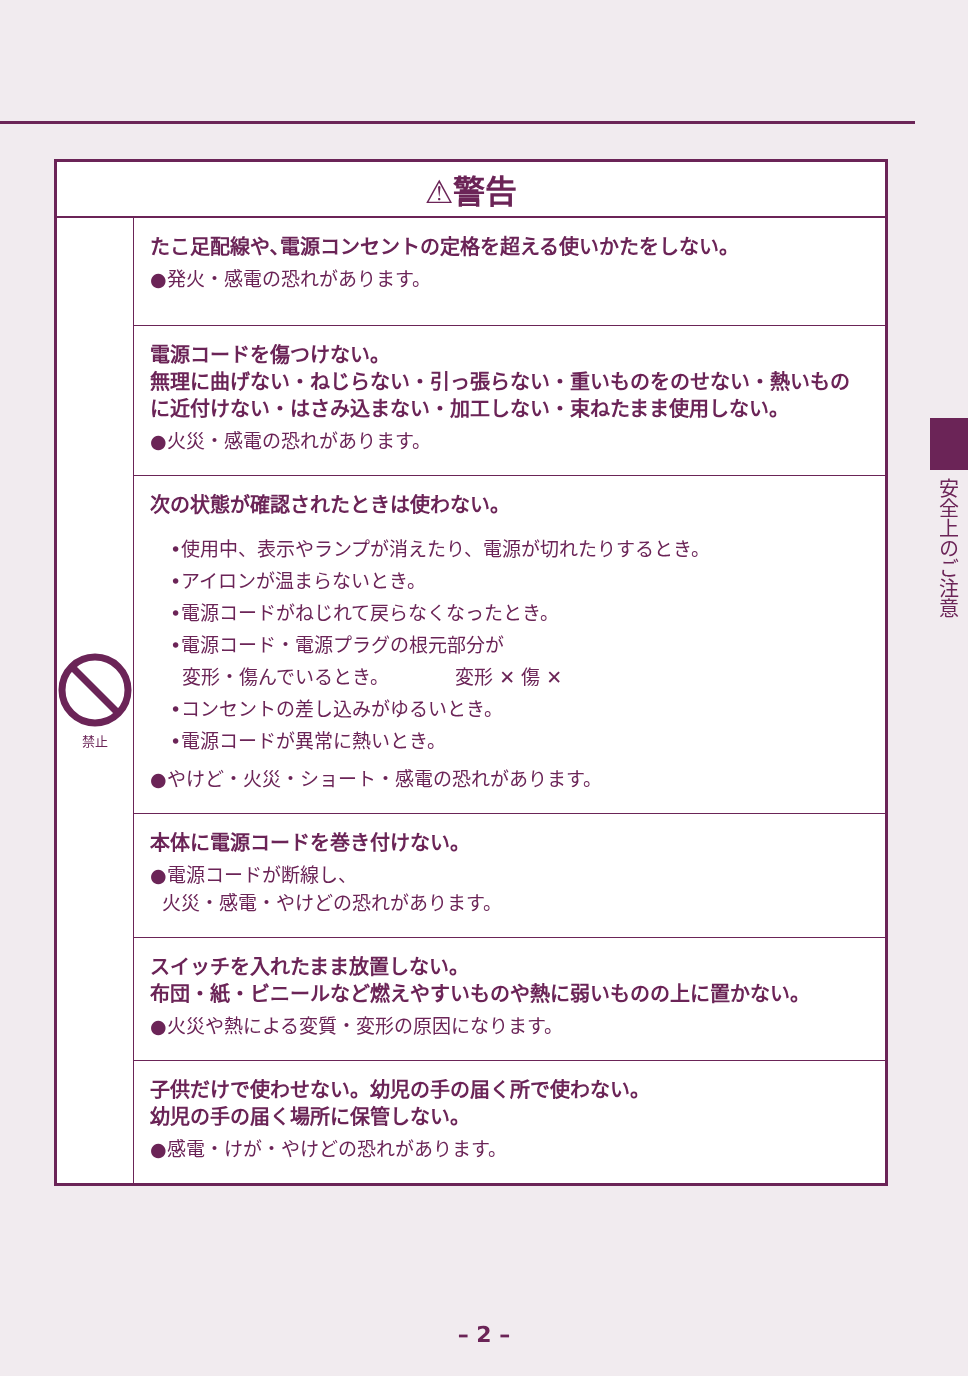安全上のご注意
| ⚠警告 | |
| --- | --- |
| 禁止 | たこ足配線や､電源コンセントの定格を超える使いかたをしない。 ●発火・感電の恐れがあります。 |
| | 電源コードを傷つけない。 無理に曲げない・ねじらない・引っ張らない・重いものをのせない・熱いものに近付けない・はさみ込まない・加工しない・束ねたまま使用しない。 ●火災・感電の恐れがあります。 |
| | 次の状態が確認されたときは使わない。 •使用中、表示やランプが消えたり、電源が切れたりするとき。 •アイロンが温まらないとき。 •電源コードがねじれて戻らなくなったとき。 •電源コード・電源プラグの根元部分が 変形・傷んでいるとき。 変形 ✕ 傷 ✕ •コンセントの差し込みがゆるいとき。 •電源コードが異常に熱いとき。 ●やけど・火災・ショート・感電の恐れがあります。 |
| | 本体に電源コードを巻き付けない。 ●電源コードが断線し、 火災・感電・やけどの恐れがあります。 |
| | スイッチを入れたまま放置しない。 布団・紙・ビニールなど燃えやすいものや熱に弱いものの上に置かない。 ●火災や熱による変質・変形の原因になります。 |
| | 子供だけで使わせない。幼児の手の届く所で使わない。 幼児の手の届く場所に保管しない。 ●感電・けが・やけどの恐れがあります。 |
– 2 –